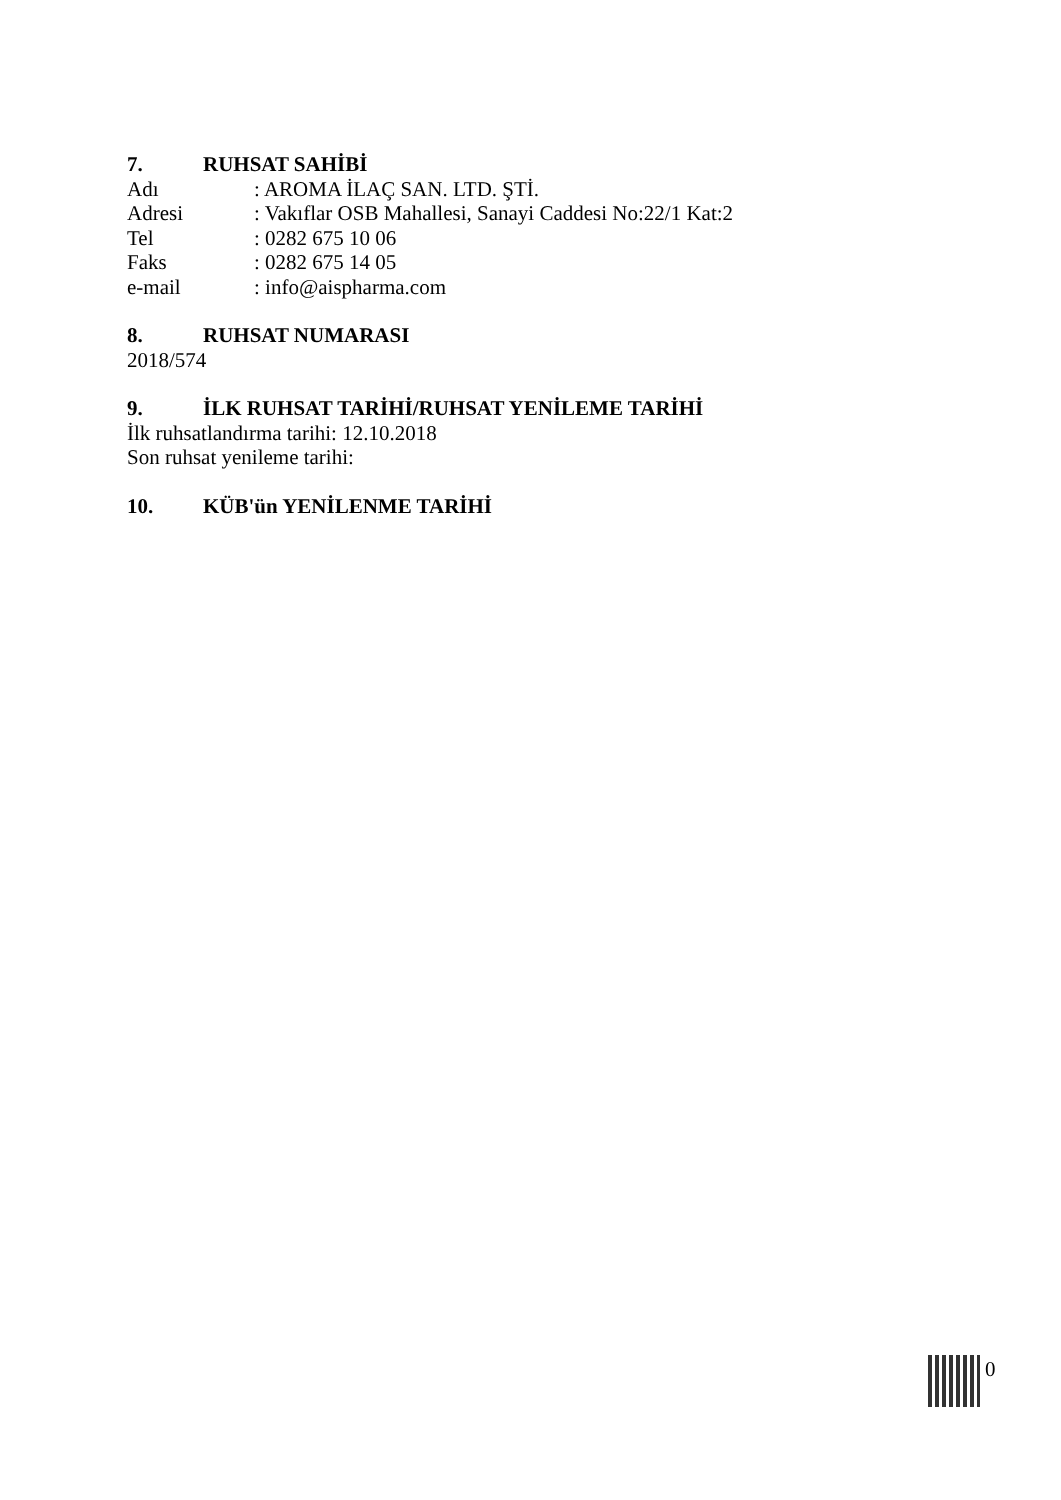7. RUHSAT SAHİBİ
Adı : AROMA İLAÇ SAN. LTD. ŞTİ.
Adresi : Vakıflar OSB Mahallesi, Sanayi Caddesi No:22/1 Kat:2
Tel : 0282 675 10 06
Faks : 0282 675 14 05
e-mail : info@aispharma.com
8. RUHSAT NUMARASI
2018/574
9. İLK RUHSAT TARİHİ/RUHSAT YENİLEME TARİHİ
İlk ruhsatlandırma tarihi: 12.10.2018
Son ruhsat yenileme tarihi:
10. KÜB'ün YENİLENME TARİHİ
0